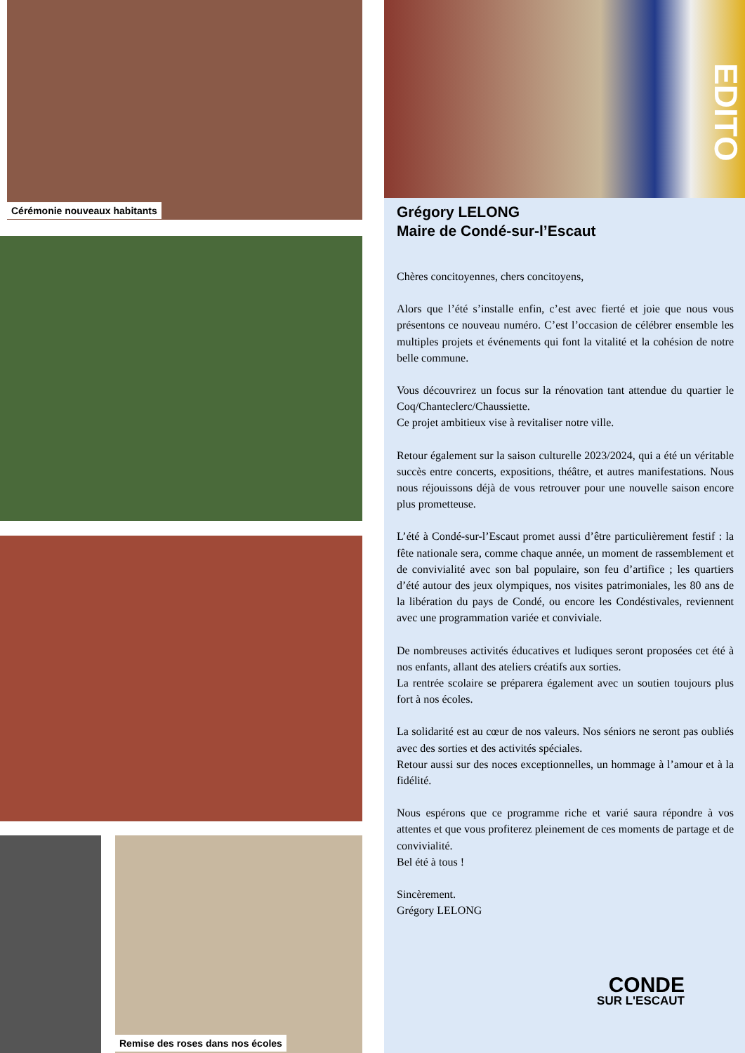Cérémonie nouveaux habitants
Remise des roses dans nos écoles
EDITO
Grégory LELONG
Maire de Condé-sur-l’Escaut
Chères concitoyennes, chers concitoyens,
Alors que l’été s’installe enfin, c’est avec fierté et joie que nous vous présentons ce nouveau numéro. C’est l’occasion de célébrer ensemble les multiples projets et événements qui font la vitalité et la cohésion de notre belle commune.
Vous découvrirez un focus sur la rénovation tant attendue du quartier le Coq/Chanteclerc/Chaussiette.
Ce projet ambitieux vise à revitaliser notre ville.
Retour également sur la saison culturelle 2023/2024, qui a été un véritable succès entre concerts, expositions, théâtre, et autres manifestations. Nous nous réjouissons déjà de vous retrouver pour une nouvelle saison encore plus prometteuse.
L’été à Condé-sur-l’Escaut promet aussi d’être particulièrement festif : la fête nationale sera, comme chaque année, un moment de rassemblement et de convivialité avec son bal populaire, son feu d’artifice ; les quartiers d’été autour des jeux olympiques, nos visites patrimoniales, les 80 ans de la libération du pays de Condé, ou encore les Condéstivales, reviennent avec une programmation variée et conviviale.
De nombreuses activités éducatives et ludiques seront proposées cet été à nos enfants, allant des ateliers créatifs aux sorties.
La rentrée scolaire se préparera également avec un soutien toujours plus fort à nos écoles.
La solidarité est au cœur de nos valeurs. Nos séniors ne seront pas oubliés avec des sorties et des activités spéciales.
Retour aussi sur des noces exceptionnelles, un hommage à l’amour et à la fidélité.
Nous espérons que ce programme riche et varié saura répondre à vos attentes et que vous profiterez pleinement de ces moments de partage et de convivialité.
Bel été à tous !
Sincèrement.
Grégory LELONG
CONDE
SUR L'ESCAUT